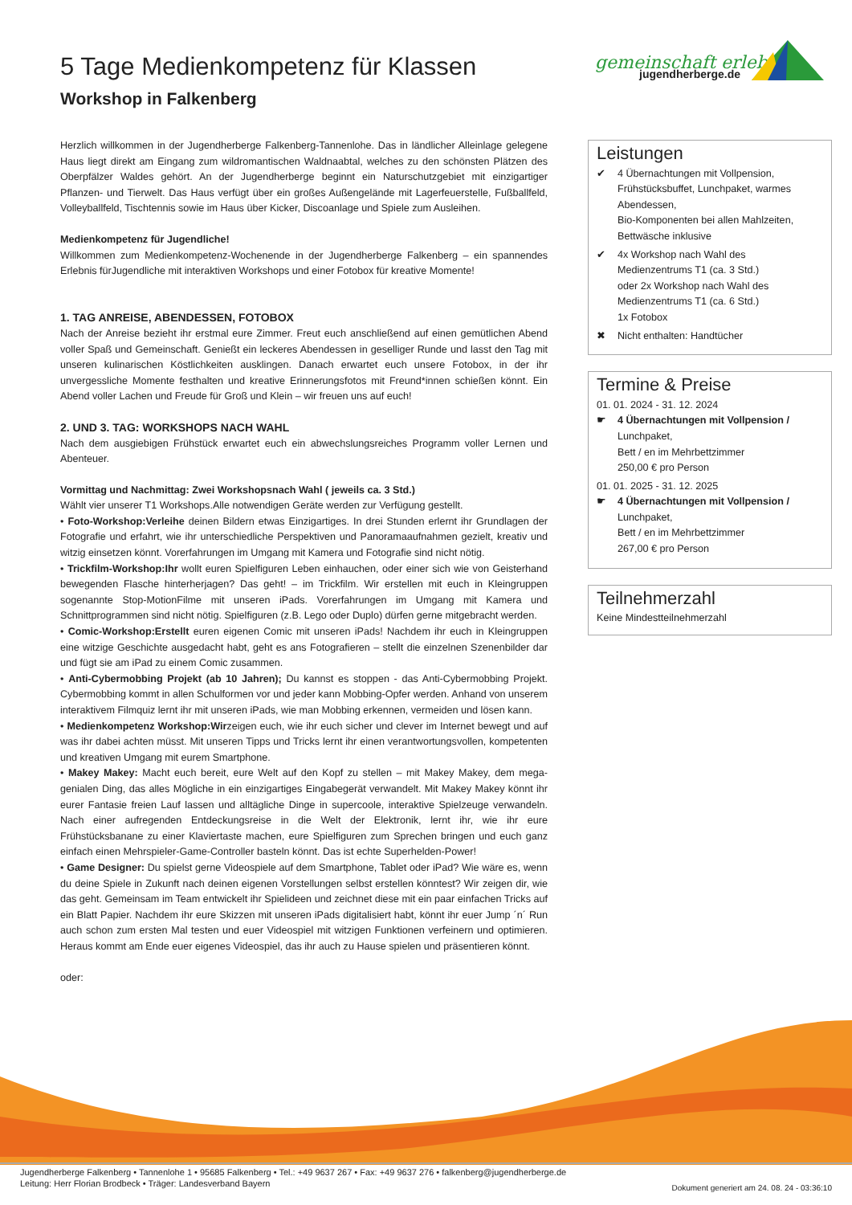5 Tage Medienkompetenz für Klassen
Workshop in Falkenberg
gemeinschaft erleben
jugendherberge.de
Herzlich willkommen in der Jugendherberge Falkenberg-Tannenlohe. Das in ländlicher Alleinlage gelegene Haus liegt direkt am Eingang zum wildromantischen Waldnaabtal, welches zu den schönsten Plätzen des Oberpfälzer Waldes gehört. An der Jugendherberge beginnt ein Naturschutzgebiet mit einzigartiger Pflanzen- und Tierwelt. Das Haus verfügt über ein großes Außengelände mit Lagerfeuerstelle, Fußballfeld, Volleyballfeld, Tischtennis sowie im Haus über Kicker, Discoanlage und Spiele zum Ausleihen.
Medienkompetenz für Jugendliche!
Willkommen zum Medienkompetenz-Wochenende in der Jugendherberge Falkenberg – ein spannendes Erlebnis fürJugendliche mit interaktiven Workshops und einer Fotobox für kreative Momente!
1. TAG ANREISE, ABENDESSEN, FOTOBOX
Nach der Anreise bezieht ihr erstmal eure Zimmer. Freut euch anschließend auf einen gemütlichen Abend voller Spaß und Gemeinschaft. Genießt ein leckeres Abendessen in geselliger Runde und lasst den Tag mit unseren kulinarischen Köstlichkeiten ausklingen. Danach erwartet euch unsere Fotobox, in der ihr unvergessliche Momente festhalten und kreative Erinnerungsfotos mit Freund*innen schießen könnt. Ein Abend voller Lachen und Freude für Groß und Klein – wir freuen uns auf euch!
2. UND 3. TAG: WORKSHOPS NACH WAHL
Nach dem ausgiebigen Frühstück erwartet euch ein abwechslungsreiches Programm voller Lernen und Abenteuer.
Vormittag und Nachmittag: Zwei Workshopsnach Wahl ( jeweils ca. 3 Std.)
Wählt vier unserer T1 Workshops.Alle notwendigen Geräte werden zur Verfügung gestellt.
• Foto-Workshop:Verleihe deinen Bildern etwas Einzigartiges. In drei Stunden erlernt ihr Grundlagen der Fotografie und erfahrt, wie ihr unterschiedliche Perspektiven und Panoramaaufnahmen gezielt, kreativ und witzig einsetzen könnt. Vorerfahrungen im Umgang mit Kamera und Fotografie sind nicht nötig.
• Trickfilm-Workshop:Ihr wollt euren Spielfiguren Leben einhauchen, oder einer sich wie von Geisterhand bewegenden Flasche hinterherjagen? Das geht! – im Trickfilm. Wir erstellen mit euch in Kleingruppen sogenannte Stop-MotionFilme mit unseren iPads. Vorerfahrungen im Umgang mit Kamera und Schnittprogrammen sind nicht nötig. Spielfiguren (z.B. Lego oder Duplo) dürfen gerne mitgebracht werden.
• Comic-Workshop:Erstellt euren eigenen Comic mit unseren iPads! Nachdem ihr euch in Kleingruppen eine witzige Geschichte ausgedacht habt, geht es ans Fotografieren – stellt die einzelnen Szenenbilder dar und fügt sie am iPad zu einem Comic zusammen.
• Anti-Cybermobbing Projekt (ab 10 Jahren); Du kannst es stoppen - das Anti-Cybermobbing Projekt. Cybermobbing kommt in allen Schulformen vor und jeder kann Mobbing-Opfer werden. Anhand von unserem interaktivem Filmquiz lernt ihr mit unseren iPads, wie man Mobbing erkennen, vermeiden und lösen kann.
• Medienkompetenz Workshop:Wirzeigen euch, wie ihr euch sicher und clever im Internet bewegt und auf was ihr dabei achten müsst. Mit unseren Tipps und Tricks lernt ihr einen verantwortungsvollen, kompetenten und kreativen Umgang mit eurem Smartphone.
• Makey Makey: Macht euch bereit, eure Welt auf den Kopf zu stellen – mit Makey Makey, dem mega-genialen Ding, das alles Mögliche in ein einzigartiges Eingabegerät verwandelt. Mit Makey Makey könnt ihr eurer Fantasie freien Lauf lassen und alltägliche Dinge in supercoole, interaktive Spielzeuge verwandeln. Nach einer aufregenden Entdeckungsreise in die Welt der Elektronik, lernt ihr, wie ihr eure Frühstücksbanane zu einer Klaviertaste machen, eure Spielfiguren zum Sprechen bringen und euch ganz einfach einen Mehrspieler-Game-Controller basteln könnt. Das ist echte Superhelden-Power!
• Game Designer: Du spielst gerne Videospiele auf dem Smartphone, Tablet oder iPad? Wie wäre es, wenn du deine Spiele in Zukunft nach deinen eigenen Vorstellungen selbst erstellen könntest? Wir zeigen dir, wie das geht. Gemeinsam im Team entwickelt ihr Spielideen und zeichnet diese mit ein paar einfachen Tricks auf ein Blatt Papier. Nachdem ihr eure Skizzen mit unseren iPads digitalisiert habt, könnt ihr euer Jump ´n´ Run auch schon zum ersten Mal testen und euer Videospiel mit witzigen Funktionen verfeinern und optimieren. Heraus kommt am Ende euer eigenes Videospiel, das ihr auch zu Hause spielen und präsentieren könnt.
oder:
Leistungen
✔ 4 Übernachtungen mit Vollpension, Frühstücksbuffet, Lunchpaket, warmes Abendessen,
Bio-Komponenten bei allen Mahlzeiten, Bettwäsche inklusive
✔ 4x Workshop nach Wahl des Medienzentrums T1 (ca. 3 Std.)
oder 2x Workshop nach Wahl des Medienzentrums T1 (ca. 6 Std.)
1x Fotobox
✖ Nicht enthalten: Handtücher
Termine & Preise
01. 01. 2024 - 31. 12. 2024
☛ 4 Übernachtungen mit Vollpension /
Lunchpaket,
Bett / en im Mehrbettzimmer
250,00 € pro Person
01. 01. 2025 - 31. 12. 2025
☛ 4 Übernachtungen mit Vollpension /
Lunchpaket,
Bett / en im Mehrbettzimmer
267,00 € pro Person
Teilnehmerzahl
Keine Mindestteilnehmerzahl
Jugendherberge Falkenberg • Tannenlohe 1 • 95685 Falkenberg • Tel.: +49 9637 267 • Fax: +49 9637 276 • falkenberg@jugendherberge.de
Leitung: Herr Florian Brodbeck • Träger: Landesverband Bayern
Dokument generiert am 24. 08. 24 - 03:36:10